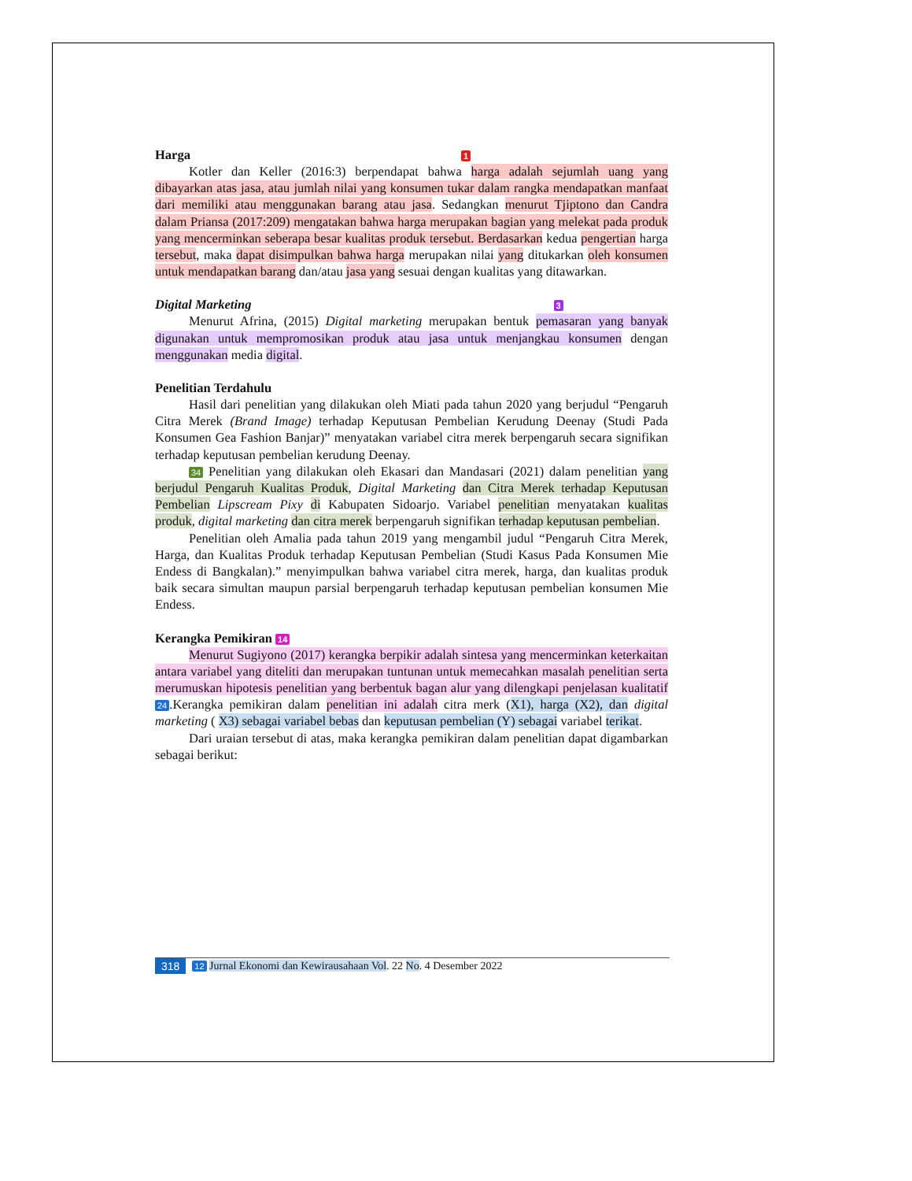Harga 1
Kotler dan Keller (2016:3) berpendapat bahwa harga adalah sejumlah uang yang dibayarkan atas jasa, atau jumlah nilai yang konsumen tukar dalam rangka mendapatkan manfaat dari memiliki atau menggunakan barang atau jasa. Sedangkan menurut Tjiptono dan Candra dalam Priansa (2017:209) mengatakan bahwa harga merupakan bagian yang melekat pada produk yang mencerminkan seberapa besar kualitas produk tersebut. Berdasarkan kedua pengertian harga tersebut, maka dapat disimpulkan bahwa harga merupakan nilai yang ditukarkan oleh konsumen untuk mendapatkan barang dan/atau jasa yang sesuai dengan kualitas yang ditawarkan.
Digital Marketing 3
Menurut Afrina, (2015) Digital marketing merupakan bentuk pemasaran yang banyak digunakan untuk mempromosikan produk atau jasa untuk menjangkau konsumen dengan menggunakan media digital.
Penelitian Terdahulu
Hasil dari penelitian yang dilakukan oleh Miati pada tahun 2020 yang berjudul “Pengaruh Citra Merek (Brand Image) terhadap Keputusan Pembelian Kerudung Deenay (Studi Pada Konsumen Gea Fashion Banjar)” menyatakan variabel citra merek berpengaruh secara signifikan terhadap keputusan pembelian kerudung Deenay.
34 Penelitian yang dilakukan oleh Ekasari dan Mandasari (2021) dalam penelitian yang berjudul Pengaruh Kualitas Produk, Digital Marketing dan Citra Merek terhadap Keputusan Pembelian Lipscream Pixy di Kabupaten Sidoarjo. Variabel penelitian menyatakan kualitas produk, digital marketing dan citra merek berpengaruh signifikan terhadap keputusan pembelian.
Penelitian oleh Amalia pada tahun 2019 yang mengambil judul “Pengaruh Citra Merek, Harga, dan Kualitas Produk terhadap Keputusan Pembelian (Studi Kasus Pada Konsumen Mie Endess di Bangkalan).” menyimpulkan bahwa variabel citra merek, harga, dan kualitas produk baik secara simultan maupun parsial berpengaruh terhadap keputusan pembelian konsumen Mie Endess.
Kerangka Pemikiran 14
Menurut Sugiyono (2017) kerangka berpikir adalah sintesa yang mencerminkan keterkaitan antara variabel yang diteliti dan merupakan tuntunan untuk memecahkan masalah penelitian serta merumuskan hipotesis penelitian yang berbentuk bagan alur yang dilengkapi penjelasan kualitatif 24.Kerangka pemikiran dalam penelitian ini adalah citra merk (X1), harga (X2), dan digital marketing ( X3) sebagai variabel bebas dan keputusan pembelian (Y) sebagai variabel terikat.
Dari uraian tersebut di atas, maka kerangka pemikiran dalam penelitian dapat digambarkan sebagai berikut:
318 12 Jurnal Ekonomi dan Kewirausahaan Vol. 22 No. 4 Desember 2022